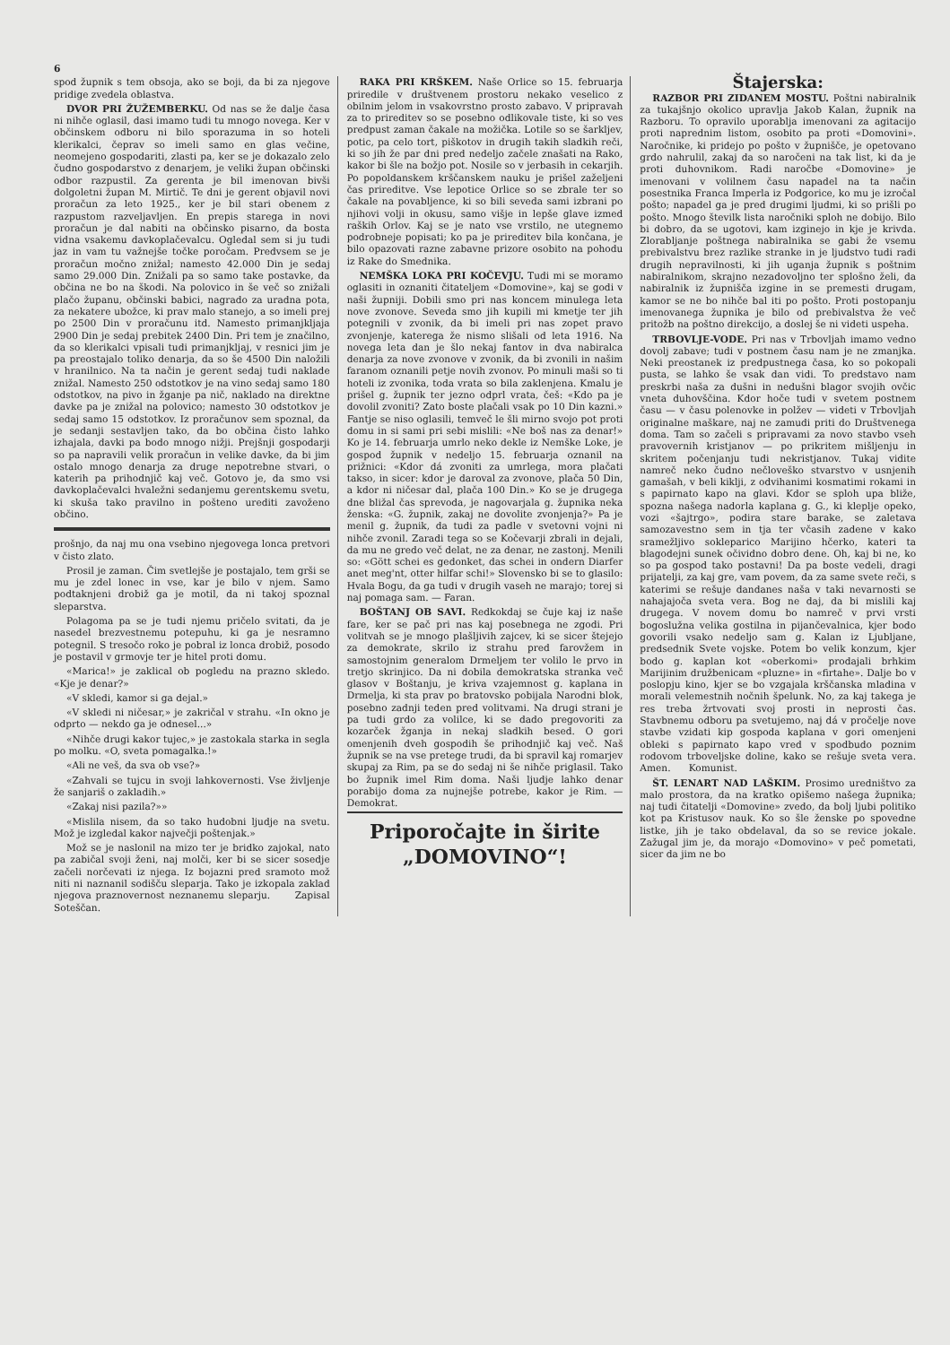6
spod župnik s tem obsoja, ako se boji, da bi za njegove pridige zvedela oblastva.
DVOR PRI ŽUŽEMBERKU. Od nas se že dalje časa ni nihče oglasil, dasi imamo tudi tu mnogo novega. Ker v občinskem odboru ni bilo sporazuma in so hoteli klerikalci, čeprav so imeli samo en glas večine, neomejeno gospodariti, zlasti pa, ker se je dokazalo zelo čudno gospodarstvo z denarjem, je veliki župan občinski odbor razpustil. Za gerenta je bil imenovan bivši dolgoletni župan M. Mirtič. Te dni je gerent objavil novi proračun za leto 1925., ker je bil stari obenem z razpustom razveljavljen. En prepis starega in novi proračun je dal nabiti na občinsko pisarno, da bosta vidna vsakemu davkoplačevalcu. Ogledal sem si ju tudi jaz in vam tu važnejše točke poročam. Predvsem se je proračun močno znižal; namesto 42.000 Din je sedaj samo 29.000 Din. Znižali pa so samo take postavke, da občina ne bo na škodi. Na polovico in še več so znižali plačo županu, občinski babici, nagrado za uradna pota, za nekatere ubožce, ki prav malo stanejo, a so imeli prej po 2500 Din v proračunu itd. Namesto primanjkljaja 2900 Din je sedaj prebitek 2400 Din. Pri tem je značilno, da so klerikalci vpisali tudi primanjkljaj, v resnici jim je pa preostajalo toliko denarja, da so še 4500 Din naložili v hranilnico. Na ta način je gerent sedaj tudi naklade znižal. Namesto 250 odstotkov je na vino sedaj samo 180 odstotkov, na pivo in žganje pa nič, naklado na direktne davke pa je znižal na polovico; namesto 30 odstotkov je sedaj samo 15 odstotkov. Iz proračunov sem spoznal, da je sedanji sestavljen tako, da bo občina čisto lahko izhajala, davki pa bodo mnogo nižji. Prejšnji gospodarji so pa napravili velik proračun in velike davke, da bi jim ostalo mnogo denarja za druge nepotrebne stvari, o katerih pa prihodnjič kaj več. Gotovo je, da smo vsi davkoplačevalci hvaležni sedanjemu gerentskemu svetu, ki skuša tako pravilno in pošteno urediti zavoženo občino.
prošnjo, da naj mu ona vsebino njegovega lonca pretvori v čisto zlato.
Prosil je zaman. Čim svetlejše je postajalo, tem grši se mu je zdel lonec in vse, kar je bilo v njem. Samo podtaknjeni drobiž ga je motil, da ni takoj spoznal sleparstva.
Polagoma pa se je tudi njemu pričelo svitati, da je nasedel brezvestnemu potepuhu, ki ga je nesramno potegnil. S tresočo roko je pobral iz lonca drobiž, posodo je postavil v grmovje ter je hitel proti domu.
«Marica!» je zaklical ob pogledu na prazno skledo. «Kje je denar?»
«V skledi, kamor si ga dejal.»
«V skledi ni ničesar,» je zakričal v strahu. «In okno je odprto — nekdo ga je odnesel...»
«Nihče drugi kakor tujec,» je zastokala starka in segla po molku. «O, sveta pomagalka.!»
«Ali ne veš, da sva ob vse?»
«Zahvali se tujcu in svoji lahkovernosti. Vse življenje že sanjariš o zakladih.»
«Zakaj nisi pazila?»»
«Mislila nisem, da so tako hudobni ljudje na svetu. Mož je izgledal kakor največji poštenjak.»
Mož se je naslonil na mizo ter je bridko zajokal, nato pa zabičal svoji ženi, naj molči, ker bi se sicer sosedje začeli norčevati iz njega. Iz bojazni pred sramoto mož niti ni naznanil sodišču sleparja. Tako je izkopala zaklad njegova praznovernost neznanemu sleparju. Zapisal Soteščan.
RAKA PRI KRŠKEM. Naše Orlice so 15. februarja priredile v društvenem prostoru nekako veselico z obilnim jelom in vsakovrstno prosto zabavo. V pripravah za to prireditev so se posebno odlikovale tiste, ki so ves predpust zaman čakale na možička. Lotile so se šarkljev, potic, pa celo tort, piškotov in drugih takih sladkih reči, ki so jih že par dni pred nedeljo začele znašati na Rako, kakor bi šle na božjo pot. Nosile so v jerbasih in cekarjih. Po popoldanskem krščanskem nauku je prišel zaželjeni čas prireditve. Vse lepotice Orlice so se zbrale ter so čakale na povabljence, ki so bili seveda sami izbrani po njihovi volji in okusu, samo višje in lepše glave izmed raških Orlov. Kaj se je nato vse vrstilo, ne utegnemo podrobneje popisati; ko pa je prireditev bila končana, je bilo opazovati razne zabavne prizore osobito na pohodu iz Rake do Smednika.
NEMŠKA LOKA PRI KOČEVJU. Tudi mi se moramo oglasiti in oznaniti čitateljem «Domovine», kaj se godi v naši župniji. Dobili smo pri nas koncem minulega leta nove zvonove. Seveda smo jih kupili mi kmetje ter jih potegnili v zvonik, da bi imeli pri nas zopet pravo zvonjenje, katerega že nismo slišali od leta 1916. Na novega leta dan je šlo nekaj fantov in dva nabiralca denarja za nove zvonove v zvonik, da bi zvonili in našim faranom oznanili petje novih zvonov. Po minuli maši so ti hoteli iz zvonika, toda vrata so bila zaklenjena. Kmalu je prišel g. župnik ter jezno odprl vrata, češ: «Kdo pa je dovolil zvoniti? Zato boste plačali vsak po 10 Din kazni.» Fantje se niso oglasili, temveč le šli mirno svojo pot proti domu in si sami pri sebi mislili: «Ne boš nas za denar!» Ko je 14. februarja umrlo neko dekle iz Nemške Loke, je gospod župnik v nedeljo 15. februarja oznanil na prižnici: «Kdor dá zvoniti za umrlega, mora plačati takso, in sicer: kdor je daroval za zvonove, plača 50 Din, a kdor ni ničesar dal, plača 100 Din.» Ko se je drugega dne bližal čas sprevoda, je nagovarjala g. župnika neka ženska: «G. župnik, zakaj ne dovolite zvonjenja?» Pa je menil g. župnik, da tudi za padle v svetovni vojni ni nihče zvonil. Zaradi tega so se Kočevarji zbrali in dejali, da mu ne gredo več delat, ne za denar, ne zastonj. Menili so: «Gött schei es gedonket, das schei in ondern Diarfer anet meg'nt, otter hilfar schi!» Slovensko bi se to glasilo: Hvala Bogu, da ga tudi v drugih vaseh ne marajo; torej si naj pomaga sam. — Faran.
BOŠTANJ OB SAVI. Redkokdaj se čuje kaj iz naše fare, ker se pač pri nas kaj posebnega ne zgodi. Pri volitvah se je mnogo plašljivih zajcev, ki se sicer štejejo za demokrate, skrilo iz strahu pred farovžem in samostojnim generalom Drmeljem ter volilo le prvo in tretjo skrinjico. Da ni dobila demokratska stranka več glasov v Boštanju, je kriva vzajemnost g. kaplana in Drmelja, ki sta prav po bratovsko pobijala Narodni blok, posebno zadnji teden pred volitvami. Na drugi strani je pa tudi grdo za volilce, ki se dado pregovoriti za kozarček žganja in nekaj sladkih besed. O gori omenjenih dveh gospodih še prihodnjič kaj več. Naš župnik se na vse pretege trudi, da bi spravil kaj romarjev skupaj za Rim, pa se do sedaj ni še nihče priglasil. Tako bo župnik imel Rim doma. Naši ljudje lahko denar porabijo doma za nujnejše potrebe, kakor je Rim. — Demokrat.
Priporočajte in širite
„DOMOVINO“!
Štajerska:
RAZBOR PRI ZIDANEM MOSTU. Poštni nabiralnik za tukajšnjo okolico upravlja Jakob Kalan, župnik na Razboru. To opravilo uporablja imenovani za agitacijo proti naprednim listom, osobito pa proti «Domovini». Naročnike, ki pridejo po pošto v župnišče, je opetovano grdo nahrulil, zakaj da so naročeni na tak list, ki da je proti duhovnikom. Radi naročbe «Domovine» je imenovani v volilnem času napadel na ta način posestnika Franca Imperla iz Podgorice, ko mu je izročal pošto; napadel ga je pred drugimi ljudmi, ki so prišli po pošto. Mnogo številk lista naročniki sploh ne dobijo. Bilo bi dobro, da se ugotovi, kam izginejo in kje je krivda. Zlorabljanje poštnega nabiralnika se gabi že vsemu prebivalstvu brez razlike stranke in je ljudstvo tudi radi drugih nepravilnosti, ki jih uganja župnik s poštnim nabiralnikom, skrajno nezadovoljno ter splošno želi, da nabiralnik iz župnišča izgine in se premesti drugam, kamor se ne bo nihče bal iti po pošto. Proti postopanju imenovanega župnika je bilo od prebivalstva že več pritožb na poštno direkcijo, a doslej še ni videti uspeha.
TRBOVLJE-VODE. Pri nas v Trbovljah imamo vedno dovolj zabave; tudi v postnem času nam je ne zmanjka. Neki preostanek iz predpustnega časa, ko so pokopali pusta, se lahko še vsak dan vidi. To predstavo nam preskrbi naša za dušni in nedušni blagor svojih ovčic vneta duhovščina. Kdor hoče tudi v svetem postnem času — v času polenovke in polžev — videti v Trbovljah originalne maškare, naj ne zamudi priti do Društvenega doma. Tam so začeli s pripravami za novo stavbo vseh pravovernih kristjanov — po prikritem mišljenju in skritem počenjanju tudi nekristjanov. Tukaj vidite namreč neko čudno nečloveško stvarstvo v usnjenih gamašah, v beli kiklji, z odvihanimi kosmatimi rokami in s papirnato kapo na glavi. Kdor se sploh upa bliže, spozna našega nadorla kaplana g. G., ki kleplje opeko, vozi «šajtrgo», podira stare barake, se zaletava samozavestno sem in tja ter včasih zadene v kako sramežljivo sokleparico Marijino hčerko, kateri ta blagodejni sunek očividno dobro dene. Oh, kaj bi ne, ko so pa gospod tako postavni! Da pa boste vedeli, dragi prijatelji, za kaj gre, vam povem, da za same svete reči, s katerimi se rešuje dandanes naša v taki nevarnosti se nahajajoča sveta vera. Bog ne daj, da bi mislili kaj drugega. V novem domu bo namreč v prvi vrsti bogoslužna velika gostilna in pijančevalnica, kjer bodo govorili vsako nedeljo sam g. Kalan iz Ljubljane, predsednik Svete vojske. Potem bo velik konzum, kjer bodo g. kaplan kot «oberkomi» prodajali brhkim Marijinim družbenicam «pluzne» in «firtahe». Dalje bo v poslopju kino, kjer se bo vzgajala krščanska mladina v morali velemestnih nočnih špelunk. No, za kaj takega je res treba žrtvovati svoj prosti in neprosti čas. Stavbnemu odboru pa svetujemo, naj dá v pročelje nove stavbe vzidati kip gospoda kaplana v gori omenjeni obleki s papirnato kapo vred v spodbudo poznim rodovom trboveljske doline, kako se rešuje sveta vera. Amen. Komunist.
ŠT. LENART NAD LAŠKIM. Prosimo uredništvo za malo prostora, da na kratko opišemo našega župnika; naj tudi čitatelji «Domovine» zvedo, da bolj ljubi politiko kot pa Kristusov nauk. Ko so šle ženske po spovedne listke, jih je tako obdelaval, da so se revice jokale. Zažugal jim je, da morajo «Domovino» v peč pometati, sicer da jim ne bo